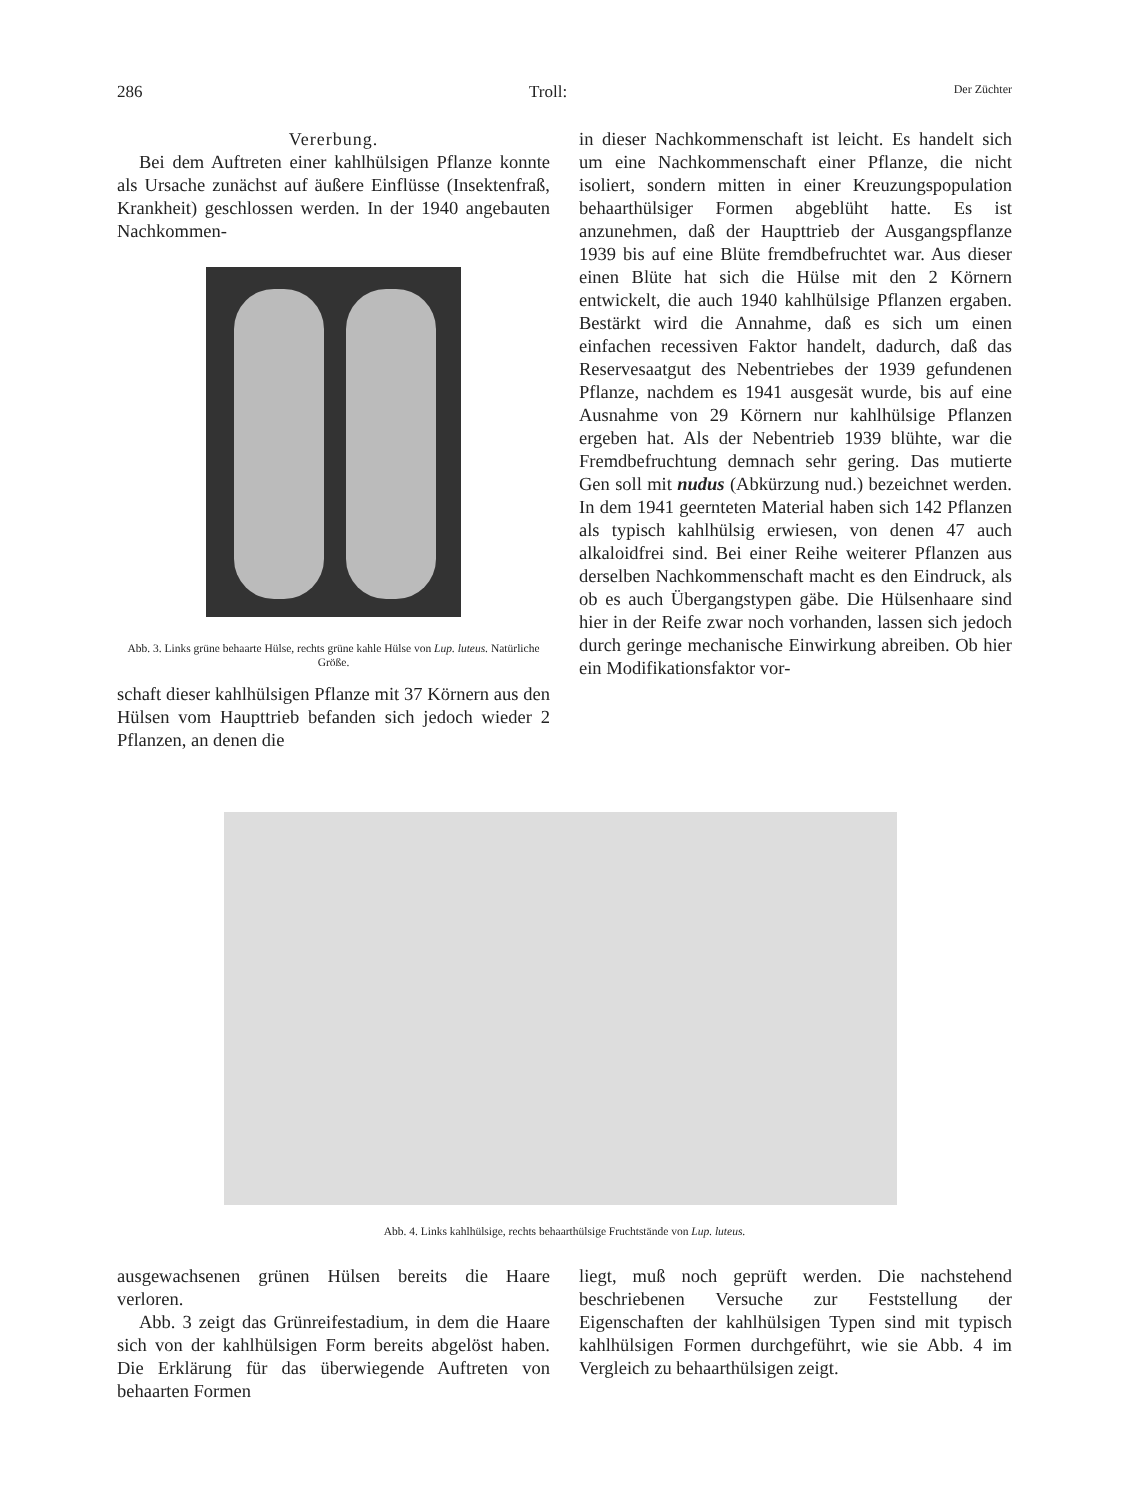286 Troll: Der Züchter
Vererbung.
Bei dem Auftreten einer kahlhülsigen Pflanze konnte als Ursache zunächst auf äußere Einflüsse (Insektenfraß, Krankheit) geschlossen werden. In der 1940 angebauten Nachkommen-
Abb. 3. Links grüne behaarte Hülse, rechts grüne kahle Hülse von Lup. luteus. Natürliche Größe.
schaft dieser kahlhülsigen Pflanze mit 37 Körnern aus den Hülsen vom Haupttrieb befanden sich jedoch wieder 2 Pflanzen, an denen die
in dieser Nachkommenschaft ist leicht. Es handelt sich um eine Nachkommenschaft einer Pflanze, die nicht isoliert, sondern mitten in einer Kreuzungspopulation behaarthülsiger Formen abgeblüht hatte. Es ist anzunehmen, daß der Haupttrieb der Ausgangspflanze 1939 bis auf eine Blüte fremdbefruchtet war. Aus dieser einen Blüte hat sich die Hülse mit den 2 Körnern entwickelt, die auch 1940 kahlhülsige Pflanzen ergaben. Bestärkt wird die Annahme, daß es sich um einen einfachen recessiven Faktor handelt, dadurch, daß das Reservesaatgut des Nebentriebes der 1939 gefundenen Pflanze, nachdem es 1941 ausgesät wurde, bis auf eine Ausnahme von 29 Körnern nur kahlhülsige Pflanzen ergeben hat. Als der Nebentrieb 1939 blühte, war die Fremdbefruchtung demnach sehr gering. Das mutierte Gen soll mit nudus (Abkürzung nud.) bezeichnet werden. In dem 1941 geernteten Material haben sich 142 Pflanzen als typisch kahlhülsig erwiesen, von denen 47 auch alkaloidfrei sind. Bei einer Reihe weiterer Pflanzen aus derselben Nachkommenschaft macht es den Eindruck, als ob es auch Übergangstypen gäbe. Die Hülsenhaare sind hier in der Reife zwar noch vorhanden, lassen sich jedoch durch geringe mechanische Einwirkung abreiben. Ob hier ein Modifikationsfaktor vor-
Abb. 4. Links kahlhülsige, rechts behaarthülsige Fruchtstände von Lup. luteus.
ausgewachsenen grünen Hülsen bereits die Haare verloren.
Abb. 3 zeigt das Grünreifestadium, in dem die Haare sich von der kahlhülsigen Form bereits abgelöst haben. Die Erklärung für das überwiegende Auftreten von behaarten Formen
liegt, muß noch geprüft werden. Die nachstehend beschriebenen Versuche zur Feststellung der Eigenschaften der kahlhülsigen Typen sind mit typisch kahlhülsigen Formen durchgeführt, wie sie Abb. 4 im Vergleich zu behaarthülsigen zeigt.